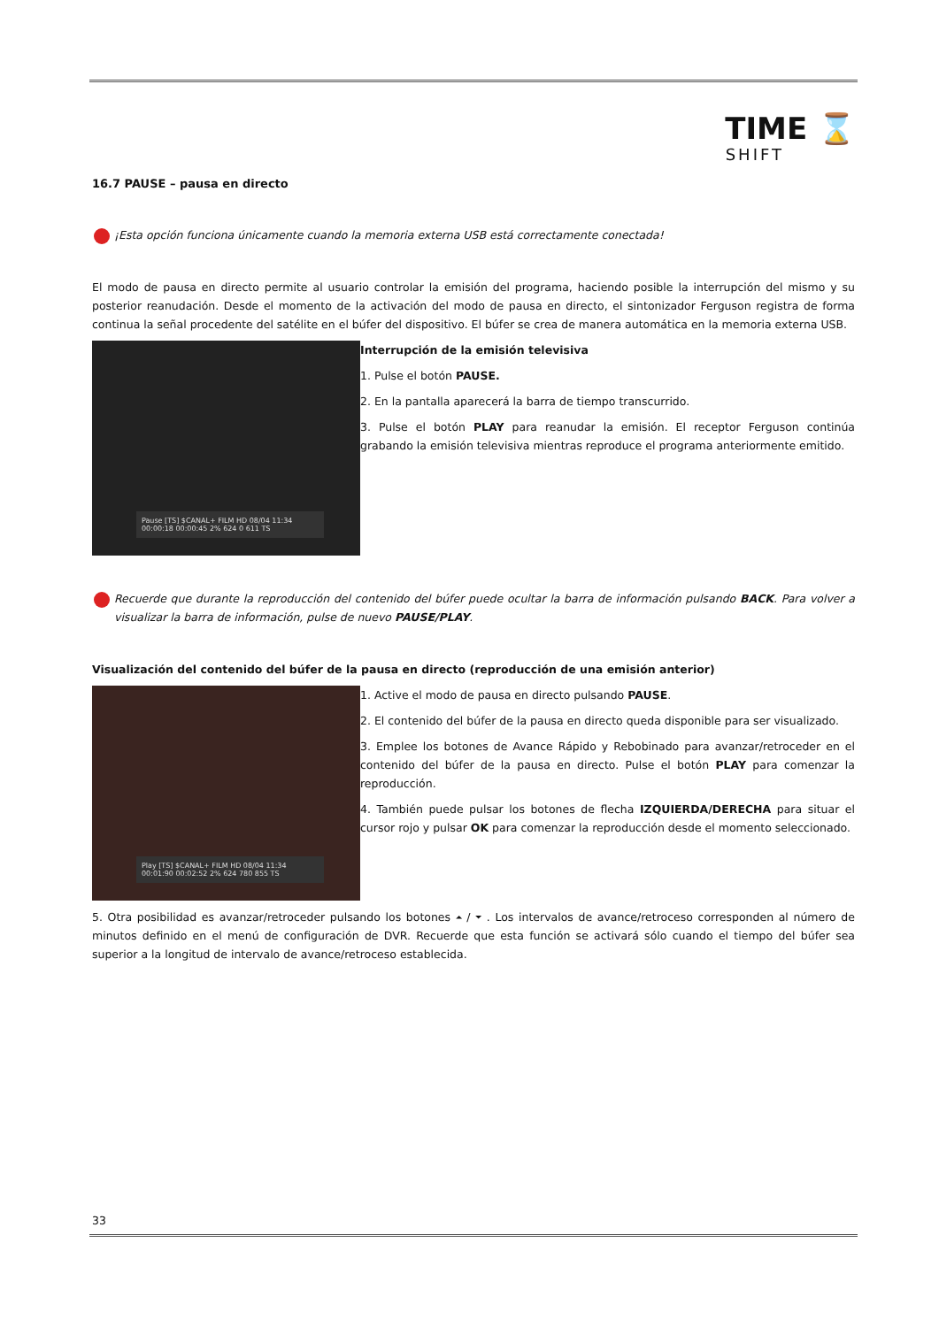TIME ⌛
SHIFT
16.7 PAUSE – pausa en directo
¡Esta opción funciona únicamente cuando la memoria externa USB está correctamente conectada!
El modo de pausa en directo permite al usuario controlar la emisión del programa, haciendo posible la interrupción del mismo y su posterior reanudación. Desde el momento de la activación del modo de pausa en directo, el sintonizador Ferguson registra de forma continua la señal procedente del satélite en el búfer del dispositivo. El búfer se crea de manera automática en la memoria externa USB.
Pause [TS] $CANAL+ FILM HD 08/04 11:34 00:00:18 00:00:45 2% 624 0 611 TS
Interrupción de la emisión televisiva
1. Pulse el botón PAUSE.
2. En la pantalla aparecerá la barra de tiempo transcurrido.
3. Pulse el botón PLAY para reanudar la emisión. El receptor Ferguson continúa grabando la emisión televisiva mientras reproduce el programa anteriormente emitido.
Recuerde que durante la reproducción del contenido del búfer puede ocultar la barra de información pulsando BACK. Para volver a visualizar la barra de información, pulse de nuevo PAUSE/PLAY.
Visualización del contenido del búfer de la pausa en directo (reproducción de una emisión anterior)
Play [TS] $CANAL+ FILM HD 08/04 11:34 00:01:90 00:02:52 2% 624 780 855 TS
1. Active el modo de pausa en directo pulsando PAUSE.
2. El contenido del búfer de la pausa en directo queda disponible para ser visualizado.
3. Emplee los botones de Avance Rápido y Rebobinado para avanzar/retroceder en el contenido del búfer de la pausa en directo. Pulse el botón PLAY para comenzar la reproducción.
4. También puede pulsar los botones de flecha IZQUIERDA/DERECHA para situar el cursor rojo y pulsar OK para comenzar la reproducción desde el momento seleccionado.
5. Otra posibilidad es avanzar/retroceder pulsando los botones ⏶ / ⏷ . Los intervalos de avance/retroceso corresponden al número de minutos definido en el menú de configuración de DVR. Recuerde que esta función se activará sólo cuando el tiempo del búfer sea superior a la longitud de intervalo de avance/retroceso establecida.
33